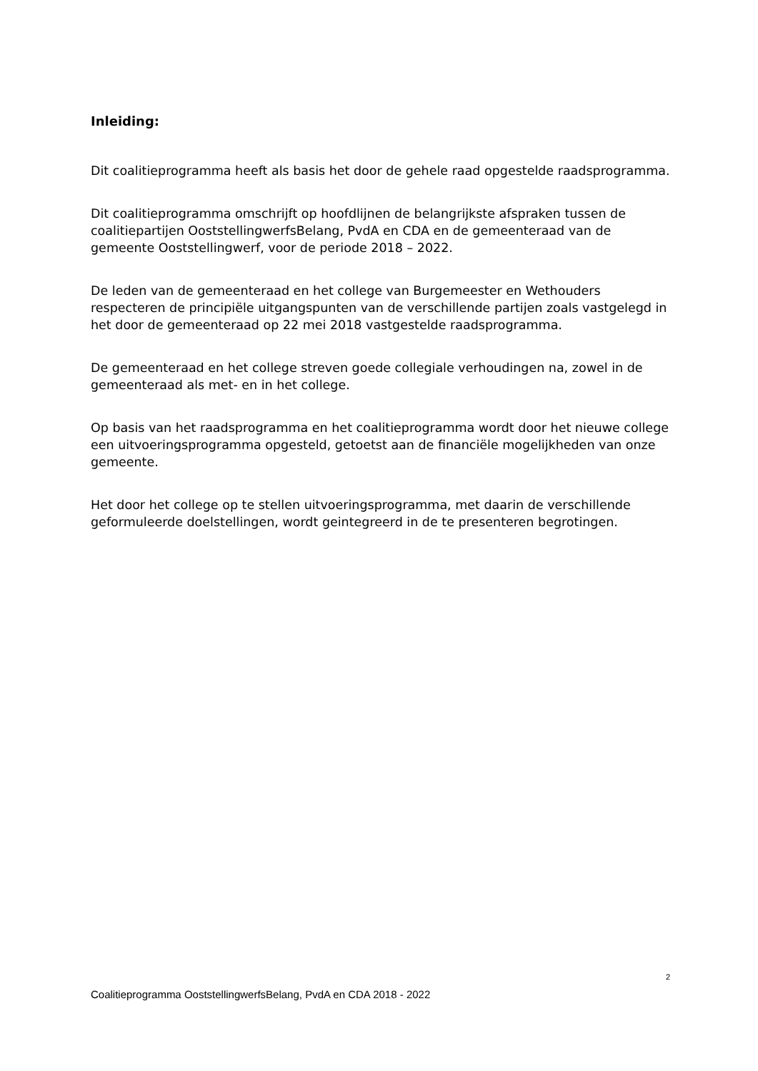Inleiding:
Dit coalitieprogramma heeft als basis het door de gehele raad opgestelde raadsprogramma.
Dit coalitieprogramma omschrijft op hoofdlijnen de belangrijkste afspraken tussen de coalitiepartijen OoststellingwerfsBelang, PvdA en CDA en de gemeenteraad van de gemeente Ooststellingwerf, voor de periode 2018 – 2022.
De leden van de gemeenteraad en het college van Burgemeester en Wethouders respecteren de principiële uitgangspunten van de verschillende partijen zoals vastgelegd in het door de gemeenteraad op 22 mei 2018 vastgestelde raadsprogramma.
De gemeenteraad en het college streven goede collegiale verhoudingen na, zowel in de gemeenteraad als met- en in het college.
Op basis van het raadsprogramma en het coalitieprogramma wordt door het nieuwe college een uitvoeringsprogramma opgesteld, getoetst aan de financiële mogelijkheden van onze gemeente.
Het door het college op te stellen uitvoeringsprogramma, met daarin de verschillende geformuleerde doelstellingen, wordt geintegreerd in de te presenteren begrotingen.
2
Coalitieprogramma OoststellingwerfsBelang, PvdA en CDA 2018 - 2022